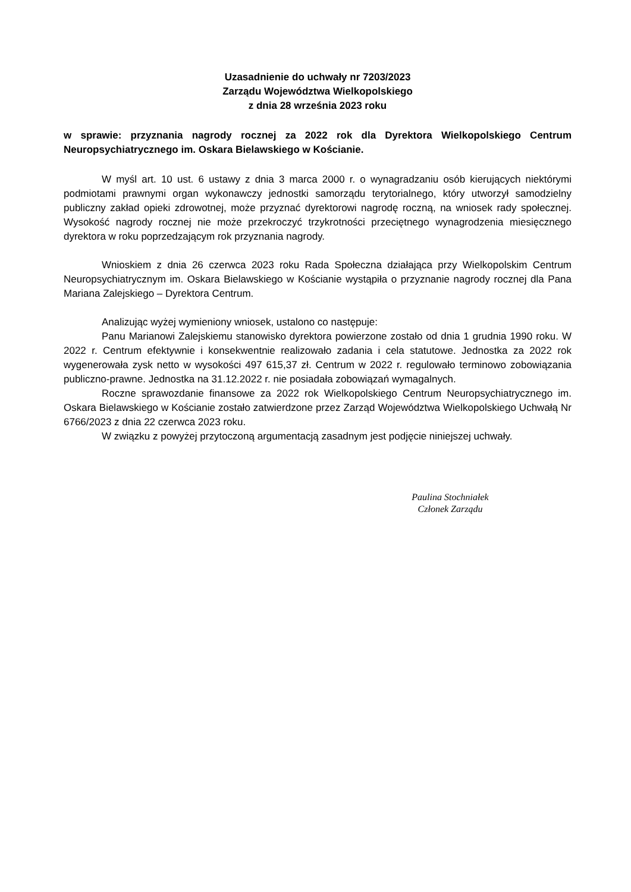Uzasadnienie do uchwały nr 7203/2023
Zarządu Województwa Wielkopolskiego
z dnia 28 września 2023 roku
w sprawie: przyznania nagrody rocznej za 2022 rok dla Dyrektora Wielkopolskiego Centrum Neuropsychiatrycznego im. Oskara Bielawskiego w Kościanie.
W myśl art. 10 ust. 6 ustawy z dnia 3 marca 2000 r. o wynagradzaniu osób kierujących niektórymi podmiotami prawnymi organ wykonawczy jednostki samorządu terytorialnego, który utworzył samodzielny publiczny zakład opieki zdrowotnej, może przyznać dyrektorowi nagrodę roczną, na wniosek rady społecznej. Wysokość nagrody rocznej nie może przekroczyć trzykrotności przeciętnego wynagrodzenia miesięcznego dyrektora w roku poprzedzającym rok przyznania nagrody.
Wnioskiem z dnia 26 czerwca 2023 roku Rada Społeczna działająca przy Wielkopolskim Centrum Neuropsychiatrycznym im. Oskara Bielawskiego w Kościanie wystąpiła o przyznanie nagrody rocznej dla Pana Mariana Zalejskiego – Dyrektora Centrum.
Analizując wyżej wymieniony wniosek, ustalono co następuje:
Panu Marianowi Zalejskiemu stanowisko dyrektora powierzone zostało od dnia 1 grudnia 1990 roku. W 2022 r. Centrum efektywnie i konsekwentnie realizowało zadania i cela statutowe. Jednostka za 2022 rok wygenerowała zysk netto w wysokości 497 615,37 zł. Centrum w 2022 r. regulowało terminowo zobowiązania publiczno-prawne. Jednostka na 31.12.2022 r. nie posiadała zobowiązań wymagalnych.
Roczne sprawozdanie finansowe za 2022 rok Wielkopolskiego Centrum Neuropsychiatrycznego im. Oskara Bielawskiego w Kościanie zostało zatwierdzone przez Zarząd Województwa Wielkopolskiego Uchwałą Nr 6766/2023 z dnia 22 czerwca 2023 roku.
W związku z powyżej przytoczoną argumentacją zasadnym jest podjęcie niniejszej uchwały.
Paulina Stochniałek
Członek Zarządu